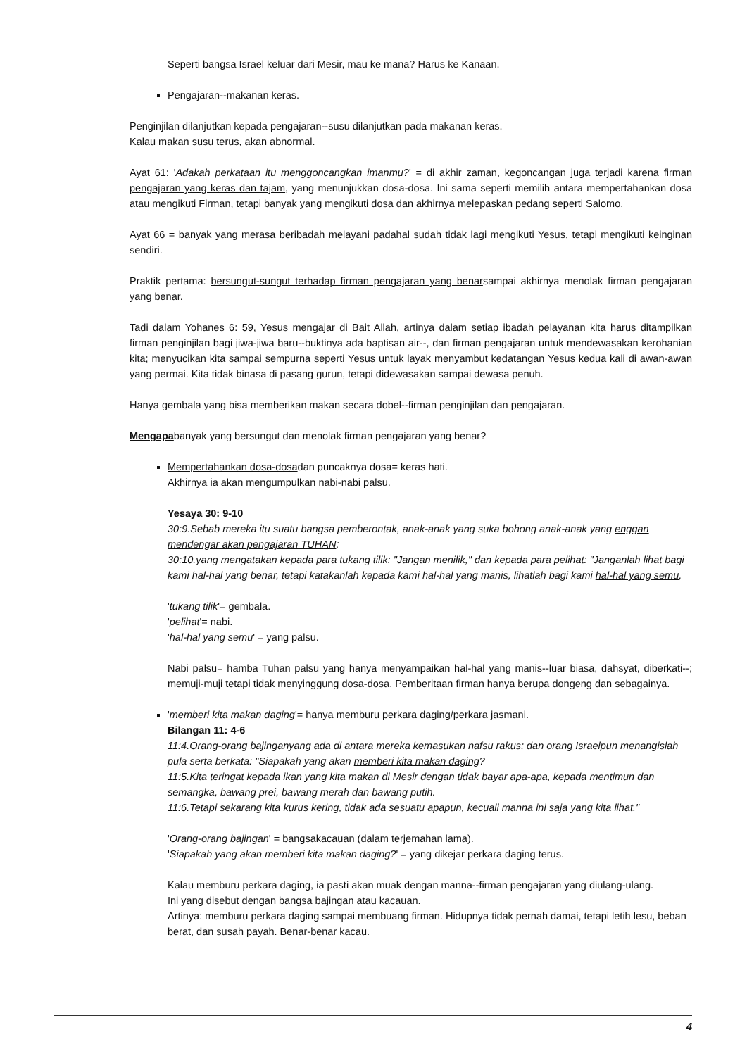Seperti bangsa Israel keluar dari Mesir, mau ke mana? Harus ke Kanaan.
Pengajaran--makanan keras.
Penginjilan dilanjutkan kepada pengajaran--susu dilanjutkan pada makanan keras.
Kalau makan susu terus, akan abnormal.
Ayat 61: 'Adakah perkataan itu menggoncangkan imanmu?' = di akhir zaman, kegoncangan juga terjadi karena firman pengajaran yang keras dan tajam, yang menunjukkan dosa-dosa. Ini sama seperti memilih antara mempertahankan dosa atau mengikuti Firman, tetapi banyak yang mengikuti dosa dan akhirnya melepaskan pedang seperti Salomo.
Ayat 66 = banyak yang merasa beribadah melayani padahal sudah tidak lagi mengikuti Yesus, tetapi mengikuti keinginan sendiri.
Praktik pertama: bersungut-sungut terhadap firman pengajaran yang benarsampai akhirnya menolak firman pengajaran yang benar.
Tadi dalam Yohanes 6: 59, Yesus mengajar di Bait Allah, artinya dalam setiap ibadah pelayanan kita harus ditampilkan firman penginjilan bagi jiwa-jiwa baru--buktinya ada baptisan air--, dan firman pengajaran untuk mendewasakan kerohanian kita; menyucikan kita sampai sempurna seperti Yesus untuk layak menyambut kedatangan Yesus kedua kali di awan-awan yang permai. Kita tidak binasa di pasang gurun, tetapi didewasakan sampai dewasa penuh.
Hanya gembala yang bisa memberikan makan secara dobel--firman penginjilan dan pengajaran.
Mengapabanyak yang bersungut dan menolak firman pengajaran yang benar?
Mempertahankan dosa-dosadan puncaknya dosa= keras hati.
Akhirnya ia akan mengumpulkan nabi-nabi palsu.
Yesaya 30: 9-10
30:9.Sebab mereka itu suatu bangsa pemberontak, anak-anak yang suka bohong anak-anak yang enggan mendengar akan pengajaran TUHAN;
30:10.yang mengatakan kepada para tukang tilik: "Jangan menilik," dan kepada para pelihat: "Janganlah lihat bagi kami hal-hal yang benar, tetapi katakanlah kepada kami hal-hal yang manis, lihatlah bagi kami hal-hal yang semu,
'tukang tilik'= gembala.
'pelihat'= nabi.
'hal-hal yang semu' = yang palsu.
Nabi palsu= hamba Tuhan palsu yang hanya menyampaikan hal-hal yang manis--luar biasa, dahsyat, diberkati--; memuji-muji tetapi tidak menyinggung dosa-dosa. Pemberitaan firman hanya berupa dongeng dan sebagainya.
'memberi kita makan daging'= hanya memburu perkara daging/perkara jasmani.
Bilangan 11: 4-6
11:4.Orang-orang bajinganyang ada di antara mereka kemasukan nafsu rakus; dan orang Israelpun menangislah pula serta berkata: "Siapakah yang akan memberi kita makan daging?
11:5.Kita teringat kepada ikan yang kita makan di Mesir dengan tidak bayar apa-apa, kepada mentimun dan semangka, bawang prei, bawang merah dan bawang putih.
11:6.Tetapi sekarang kita kurus kering, tidak ada sesuatu apapun, kecuali manna ini saja yang kita lihat."
'Orang-orang bajingan' = bangsakacauan (dalam terjemahan lama).
'Siapakah yang akan memberi kita makan daging?' = yang dikejar perkara daging terus.
Kalau memburu perkara daging, ia pasti akan muak dengan manna--firman pengajaran yang diulang-ulang.
Ini yang disebut dengan bangsa bajingan atau kacauan.
Artinya: memburu perkara daging sampai membuang firman. Hidupnya tidak pernah damai, tetapi letih lesu, beban berat, dan susah payah. Benar-benar kacau.
4